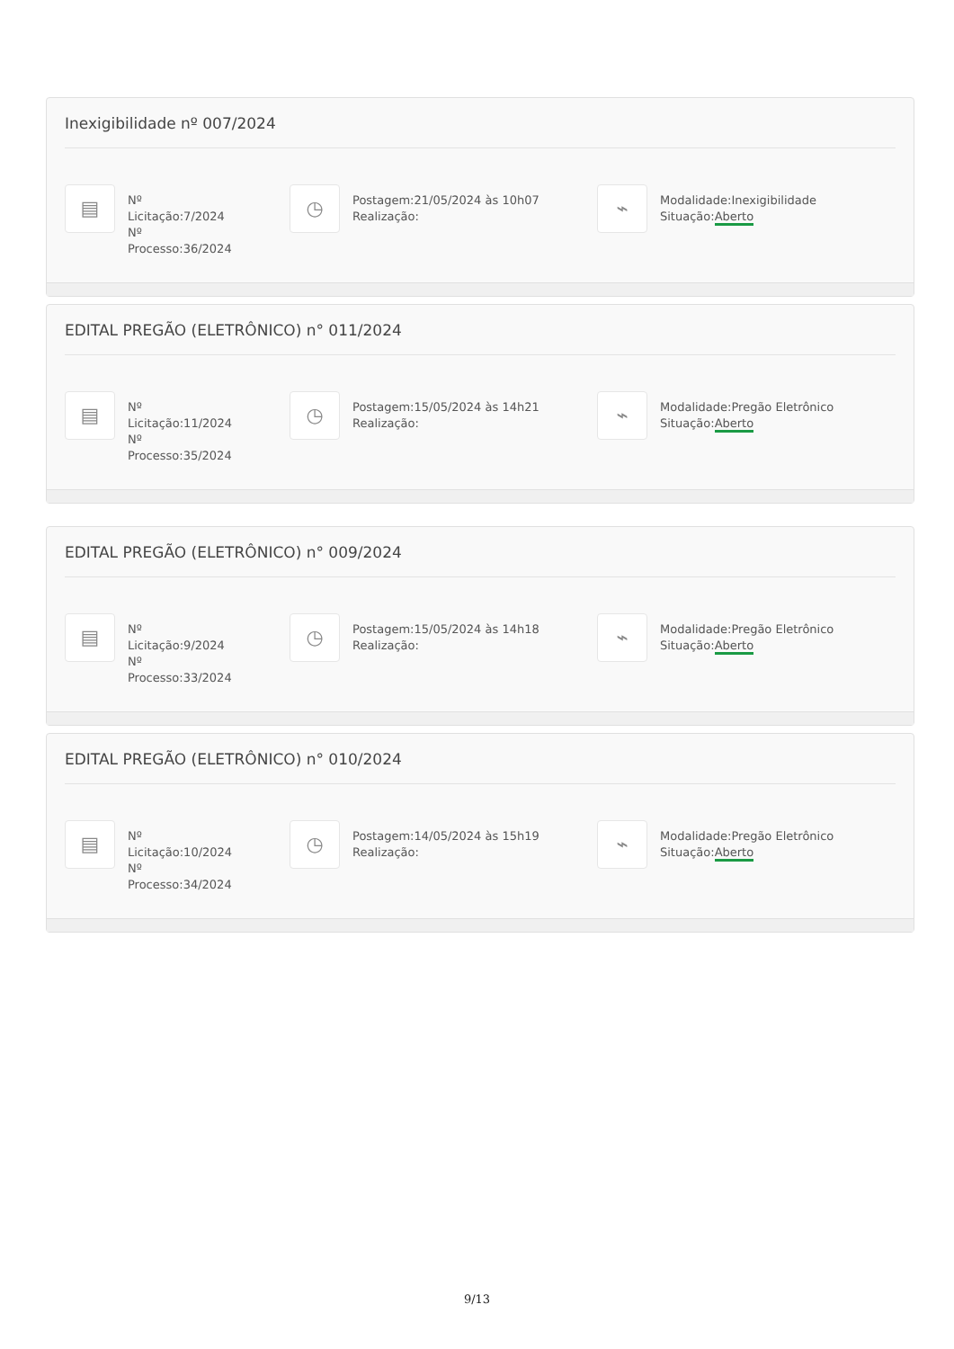Inexigibilidade nº 007/2024
▤
Nº Licitação:7/2024
Nº
Processo:36/2024
◷
Postagem:21/05/2024 às 10h07
Realização:
⌁
Modalidade:Inexigibilidade
Situação:Aberto
EDITAL PREGÃO (ELETRÔNICO) n° 011/2024
▤
Nº
Licitação:11/2024
Nº
Processo:35/2024
◷
Postagem:15/05/2024 às 14h21
Realização:
⌁
Modalidade:Pregão Eletrônico
Situação:Aberto
EDITAL PREGÃO (ELETRÔNICO) n° 009/2024
▤
Nº Licitação:9/2024
Nº
Processo:33/2024
◷
Postagem:15/05/2024 às 14h18
Realização:
⌁
Modalidade:Pregão Eletrônico
Situação:Aberto
EDITAL PREGÃO (ELETRÔNICO) n° 010/2024
▤
Nº
Licitação:10/2024
Nº
Processo:34/2024
◷
Postagem:14/05/2024 às 15h19
Realização:
⌁
Modalidade:Pregão Eletrônico
Situação:Aberto
9/13